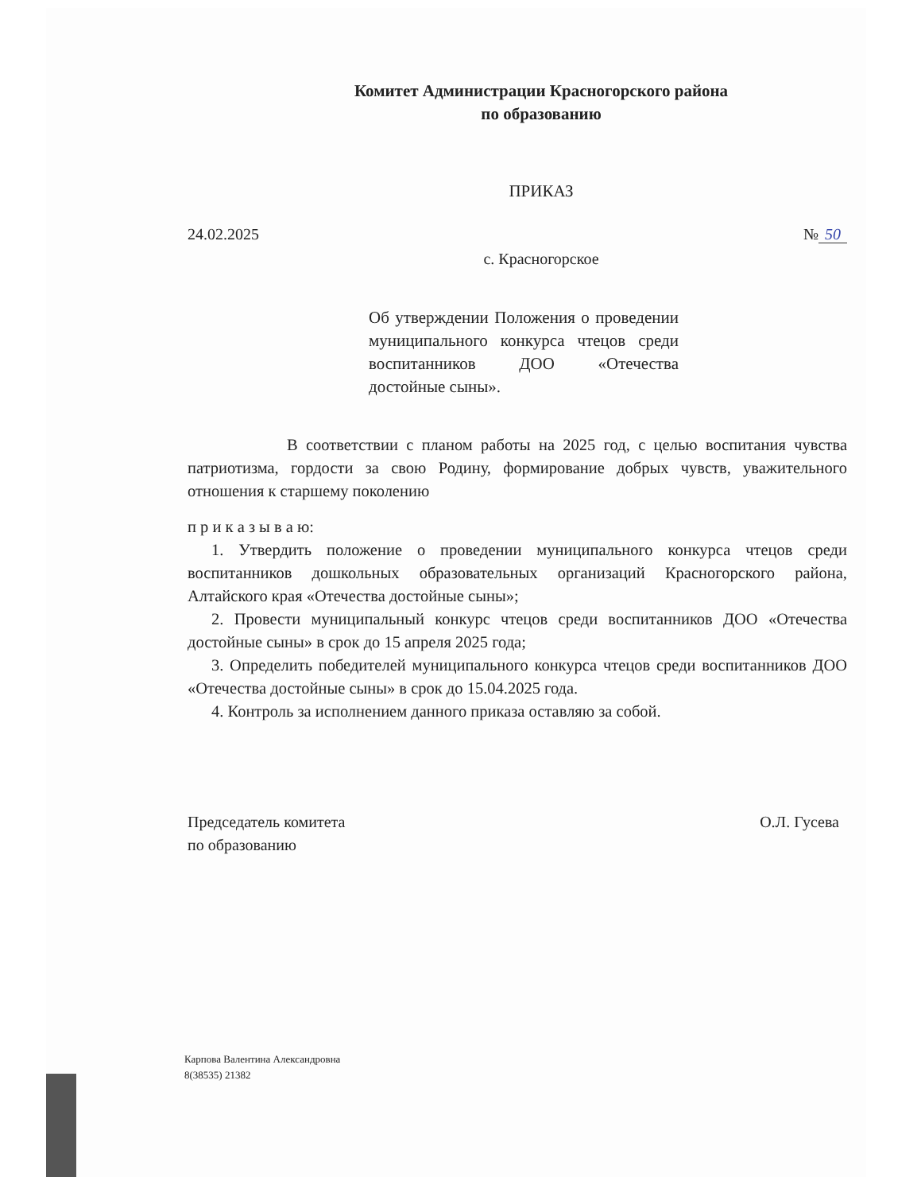Комитет Администрации Красногорского района
по образованию
ПРИКАЗ
24.02.2025 № 50
с. Красногорское
Об утверждении Положения о проведении муниципального конкурса чтецов среди воспитанников ДОО «Отечества достойные сыны».
В соответствии с планом работы на 2025 год, с целью воспитания чувства патриотизма, гордости за свою Родину, формирование добрых чувств, уважительного отношения к старшему поколению
п р и к а з ы в а ю:
1. Утвердить положение о проведении муниципального конкурса чтецов среди воспитанников дошкольных образовательных организаций Красногорского района, Алтайского края «Отечества достойные сыны»;
2. Провести муниципальный конкурс чтецов среди воспитанников ДОО «Отечества достойные сыны» в срок до 15 апреля 2025 года;
3. Определить победителей муниципального конкурса чтецов среди воспитанников ДОО «Отечества достойные сыны» в срок до 15.04.2025 года.
4. Контроль за исполнением данного приказа оставляю за собой.
Председатель комитета
по образованию О.Л. Гусева
Карпова Валентина Александровна
8(38535) 21382